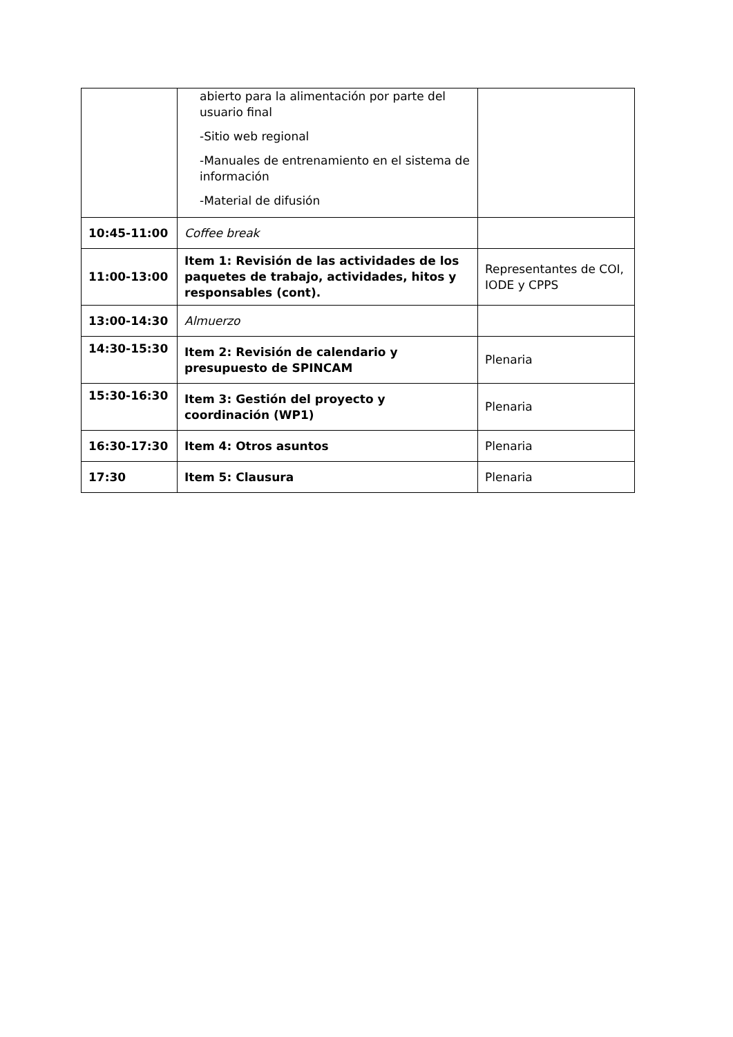| | abierto para la alimentación por parte del usuario final -Sitio web regional -Manuales de entrenamiento en el sistema de información -Material de difusión | |
| 10:45-11:00 | Coffee break | |
| 11:00-13:00 | Item 1: Revisión de las actividades de los paquetes de trabajo, actividades, hitos y responsables (cont). | Representantes de COI, IODE y CPPS |
| 13:00-14:30 | Almuerzo | |
| 14:30-15:30 | Item 2: Revisión de calendario y presupuesto de SPINCAM | Plenaria |
| 15:30-16:30 | Item 3: Gestión del proyecto y coordinación (WP1) | Plenaria |
| 16:30-17:30 | Item 4: Otros asuntos | Plenaria |
| 17:30 | Item 5: Clausura | Plenaria |